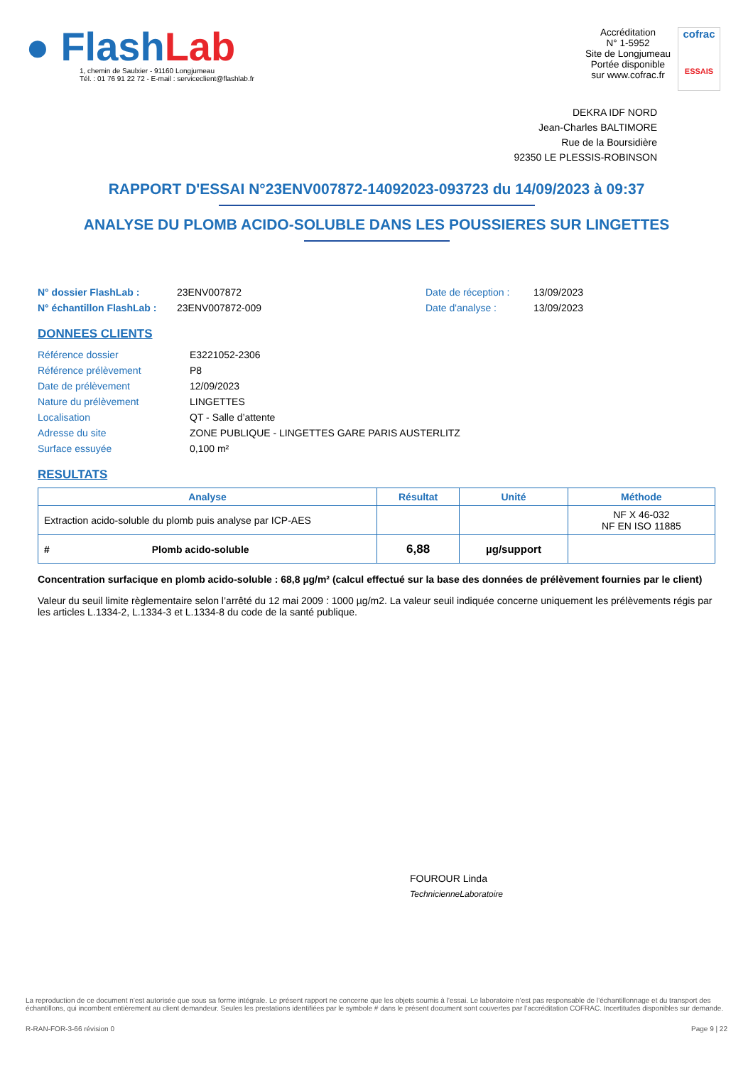● FlashLab
1, chemin de Saulxier - 91160 Longjumeau
Tél. : 01 76 91 22 72 - E-mail : serviceclient@flashlab.fr
Accréditation
N° 1-5952
Site de Longjumeau
Portée disponible
sur www.cofrac.fr
cofrac
ESSAIS
DEKRA IDF NORD
Jean-Charles BALTIMORE
Rue de la Boursidière
92350 LE PLESSIS-ROBINSON
RAPPORT D'ESSAI N°23ENV007872-14092023-093723 du 14/09/2023 à 09:37
ANALYSE DU PLOMB ACIDO-SOLUBLE DANS LES POUSSIERES SUR LINGETTES
N° dossier FlashLab : 23ENV007872 Date de réception : 13/09/2023
N° échantillon FlashLab : 23ENV007872-009 Date d'analyse : 13/09/2023
DONNEES CLIENTS
Référence dossier E3221052-2306
Référence prélèvement P8
Date de prélèvement 12/09/2023
Nature du prélèvement LINGETTES
Localisation QT - Salle d’attente
Adresse du site ZONE PUBLIQUE - LINGETTES GARE PARIS AUSTERLITZ
Surface essuyée 0,100 m²
RESULTATS
| Analyse | Résultat | Unité | Méthode |
| --- | --- | --- | --- |
| Extraction acido-soluble du plomb puis analyse par ICP-AES | | | NF X 46-032 NF EN ISO 11885 |
| # Plomb acido-soluble | 6,88 | µg/support | |
Concentration surfacique en plomb acido-soluble : 68,8 µg/m² (calcul effectué sur la base des données de prélèvement fournies par le client)
Valeur du seuil limite règlementaire selon l’arrêté du 12 mai 2009 : 1000 µg/m2. La valeur seuil indiquée concerne uniquement les prélèvements régis par les articles L.1334-2, L.1334-3 et L.1334-8 du code de la santé publique.
FOUROUR Linda
TechnicienneLaboratoire
La reproduction de ce document n’est autorisée que sous sa forme intégrale. Le présent rapport ne concerne que les objets soumis à l’essai. Le laboratoire n’est pas responsable de l’échantillonnage et du transport des échantillons, qui incombent entièrement au client demandeur. Seules les prestations identifiées par le symbole # dans le présent document sont couvertes par l’accréditation COFRAC. Incertitudes disponibles sur demande.
R-RAN-FOR-3-66 révision 0 Page 9 | 22